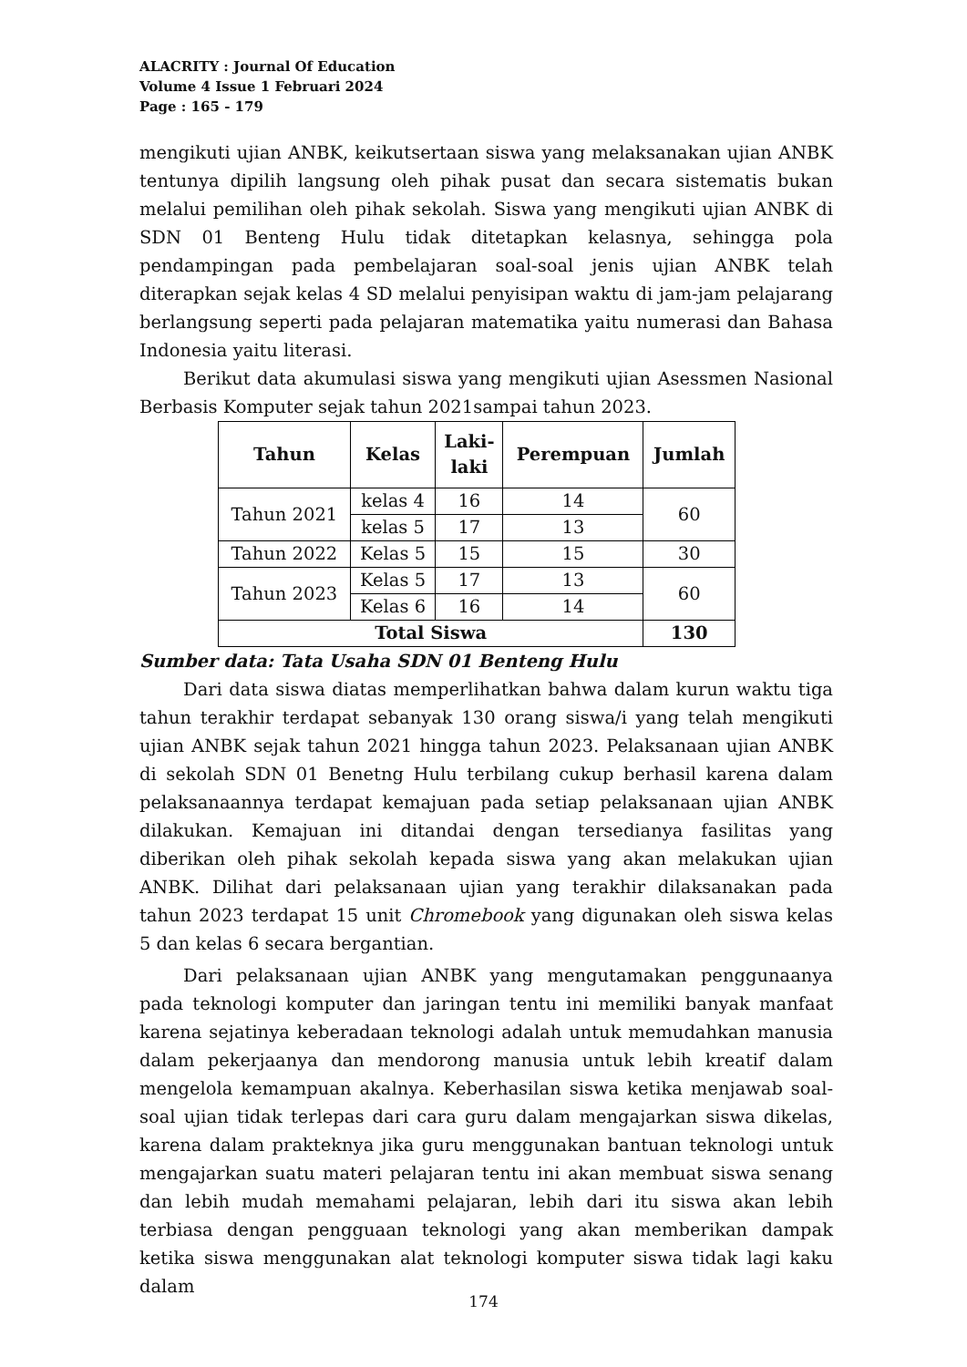ALACRITY : Journal Of Education
Volume 4 Issue 1 Februari 2024
Page : 165 - 179
mengikuti ujian ANBK, keikutsertaan siswa yang melaksanakan ujian ANBK tentunya dipilih langsung oleh pihak pusat dan secara sistematis bukan melalui pemilihan oleh pihak sekolah. Siswa yang mengikuti ujian ANBK di SDN 01 Benteng Hulu tidak ditetapkan kelasnya, sehingga pola pendampingan pada pembelajaran soal-soal jenis ujian ANBK telah diterapkan sejak kelas 4 SD melalui penyisipan waktu di jam-jam pelajarang berlangsung seperti pada pelajaran matematika yaitu numerasi dan Bahasa Indonesia yaitu literasi.
Berikut data akumulasi siswa yang mengikuti ujian Asessmen Nasional Berbasis Komputer sejak tahun 2021sampai tahun 2023.
| Tahun | Kelas | Laki- laki | Perempuan | Jumlah |
| --- | --- | --- | --- | --- |
| Tahun 2021 | kelas 4 | 16 | 14 | 60 |
| | kelas 5 | 17 | 13 | |
| Tahun 2022 | Kelas 5 | 15 | 15 | 30 |
| Tahun 2023 | Kelas 5 | 17 | 13 | 60 |
| | Kelas 6 | 16 | 14 | |
| Total Siswa | | | | 130 |
Sumber data: Tata Usaha SDN 01 Benteng Hulu
Dari data siswa diatas memperlihatkan bahwa dalam kurun waktu tiga tahun terakhir terdapat sebanyak 130 orang siswa/i yang telah mengikuti ujian ANBK sejak tahun 2021 hingga tahun 2023. Pelaksanaan ujian ANBK di sekolah SDN 01 Benetng Hulu terbilang cukup berhasil karena dalam pelaksanaannya terdapat kemajuan pada setiap pelaksanaan ujian ANBK dilakukan. Kemajuan ini ditandai dengan tersedianya fasilitas yang diberikan oleh pihak sekolah kepada siswa yang akan melakukan ujian ANBK. Dilihat dari pelaksanaan ujian yang terakhir dilaksanakan pada tahun 2023 terdapat 15 unit Chromebook yang digunakan oleh siswa kelas 5 dan kelas 6 secara bergantian.
Dari pelaksanaan ujian ANBK yang mengutamakan penggunaanya pada teknologi komputer dan jaringan tentu ini memiliki banyak manfaat karena sejatinya keberadaan teknologi adalah untuk memudahkan manusia dalam pekerjaanya dan mendorong manusia untuk lebih kreatif dalam mengelola kemampuan akalnya. Keberhasilan siswa ketika menjawab soal-soal ujian tidak terlepas dari cara guru dalam mengajarkan siswa dikelas, karena dalam prakteknya jika guru menggunakan bantuan teknologi untuk mengajarkan suatu materi pelajaran tentu ini akan membuat siswa senang dan lebih mudah memahami pelajaran, lebih dari itu siswa akan lebih terbiasa dengan pengguaan teknologi yang akan memberikan dampak ketika siswa menggunakan alat teknologi komputer siswa tidak lagi kaku dalam
174